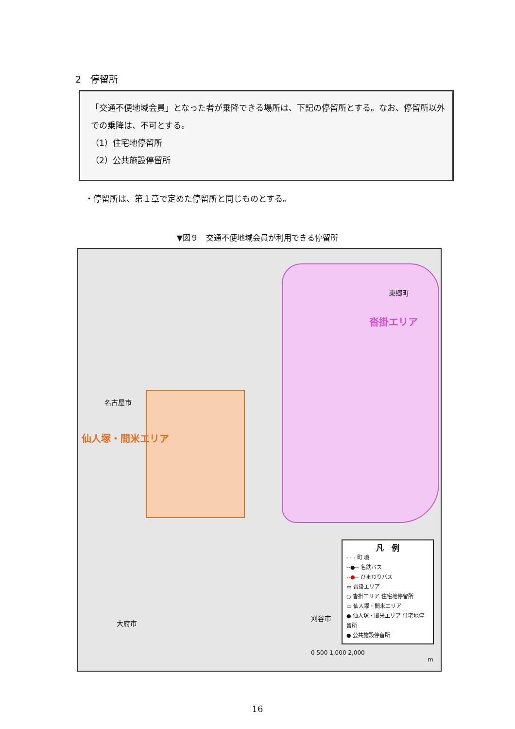2　停留所
「交通不便地域会員」となった者が乗降できる場所は、下記の停留所とする。なお、停留所以外での乗降は、不可とする。
（1）住宅地停留所
（2）公共施設停留所
・停留所は、第１章で定めた停留所と同じものとする。
▼図９　交通不便地域会員が利用できる停留所
東郷町
沓掛エリア
名古屋市
仙人塚・間米エリア
大府市
刈谷市
凡　例
- · - 町 境
--●-- 名鉄バス
--●-- ひまわりバス
▭ 沓掛エリア
○ 沓掛エリア 住宅地停留所
▭ 仙人塚・間米エリア
● 仙人塚・間米エリア 住宅地停留所
● 公共施設停留所
0 500 1,000 2,000
m
16